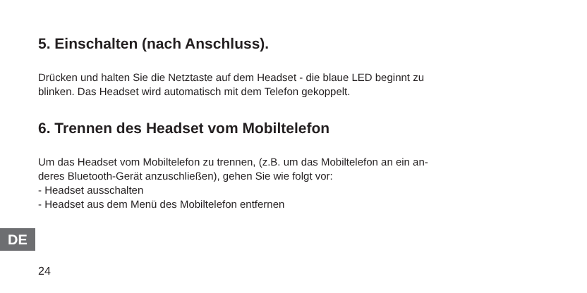5. Einschalten (nach Anschluss).
Drücken und halten Sie die Netztaste auf dem Headset - die blaue LED beginnt zu
blinken. Das Headset wird automatisch mit dem Telefon gekoppelt.
6. Trennen des Headset vom Mobiltelefon
Um das Headset vom Mobiltelefon zu trennen, (z.B. um das Mobiltelefon an ein an-
deres Bluetooth-Gerät anzuschließen), gehen Sie wie folgt vor:
- Headset ausschalten
- Headset aus dem Menü des Mobiltelefon entfernen
DE
24